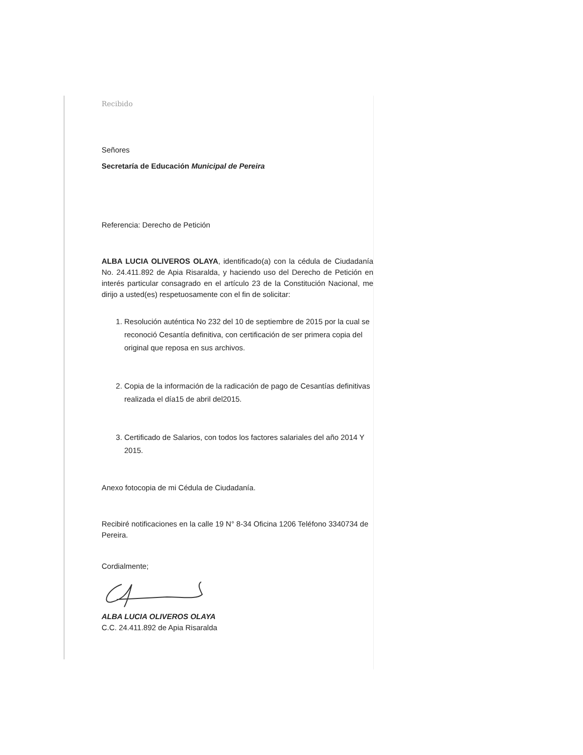Recibido
Señores
Secretaría de Educación Municipal de Pereira
Referencia: Derecho de Petición
ALBA LUCIA OLIVEROS OLAYA, identificado(a) con la cédula de Ciudadanía No. 24.411.892 de Apia Risaralda, y haciendo uso del Derecho de Petición en interés particular consagrado en el artículo 23 de la Constitución Nacional, me dirijo a usted(es) respetuosamente con el fin de solicitar:
1. Resolución auténtica No 232 del 10 de septiembre de 2015 por la cual se reconoció Cesantía definitiva, con certificación de ser primera copia del original que reposa en sus archivos.
2. Copia de la información de la radicación de pago de Cesantías definitivas realizada el día15 de abril del2015.
3. Certificado de Salarios, con todos los factores salariales del año 2014 Y 2015.
Anexo fotocopia de mi Cédula de Ciudadanía.
Recibiré notificaciones en la calle 19 N° 8-34 Oficina 1206 Teléfono 3340734 de Pereira.
Cordialmente;
ALBA LUCIA OLIVEROS OLAYA
C.C. 24.411.892 de Apia Risaralda